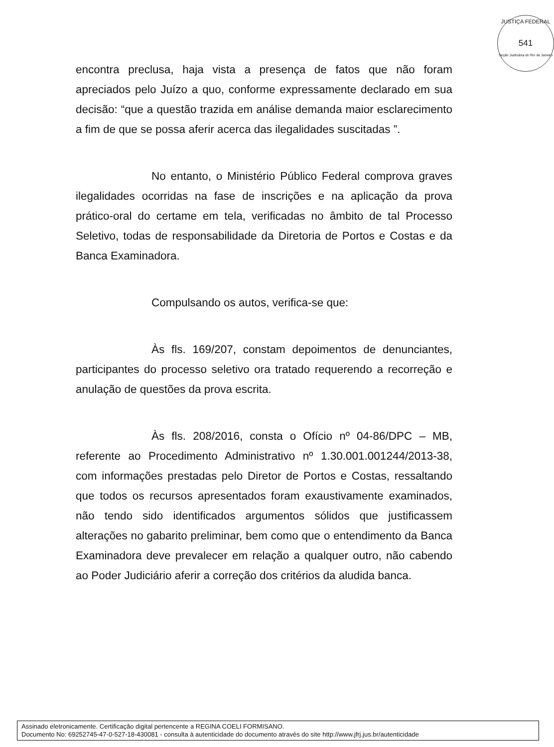JUSTIÇA FEDERAL
541
Seção Judiciária do Rio de Janeiro
encontra preclusa, haja vista a presença de fatos que não foram apreciados pelo Juízo a quo, conforme expressamente declarado em sua decisão: “que a questão trazida em análise demanda maior esclarecimento a fim de que se possa aferir acerca das ilegalidades suscitadas ”.
No entanto, o Ministério Público Federal comprova graves ilegalidades ocorridas na fase de inscrições e na aplicação da prova prático-oral do certame em tela, verificadas no âmbito de tal Processo Seletivo, todas de responsabilidade da Diretoria de Portos e Costas e da Banca Examinadora.
Compulsando os autos, verifica-se que:
Às fls. 169/207, constam depoimentos de denunciantes, participantes do processo seletivo ora tratado requerendo a recorreção e anulação de questões da prova escrita.
Às fls. 208/2016, consta o Ofício nº 04-86/DPC – MB, referente ao Procedimento Administrativo nº 1.30.001.001244/2013-38, com informações prestadas pelo Diretor de Portos e Costas, ressaltando que todos os recursos apresentados foram exaustivamente examinados, não tendo sido identificados argumentos sólidos que justificassem alterações no gabarito preliminar, bem como que o entendimento da Banca Examinadora deve prevalecer em relação a qualquer outro, não cabendo ao Poder Judiciário aferir a correção dos critérios da aludida banca.
Assinado eletronicamente. Certificação digital pertencente a REGINA COELI FORMISANO.
Documento No: 69252745-47-0-527-18-430081 - consulta à autenticidade do documento através do site http://www.jfrj.jus.br/autenticidade